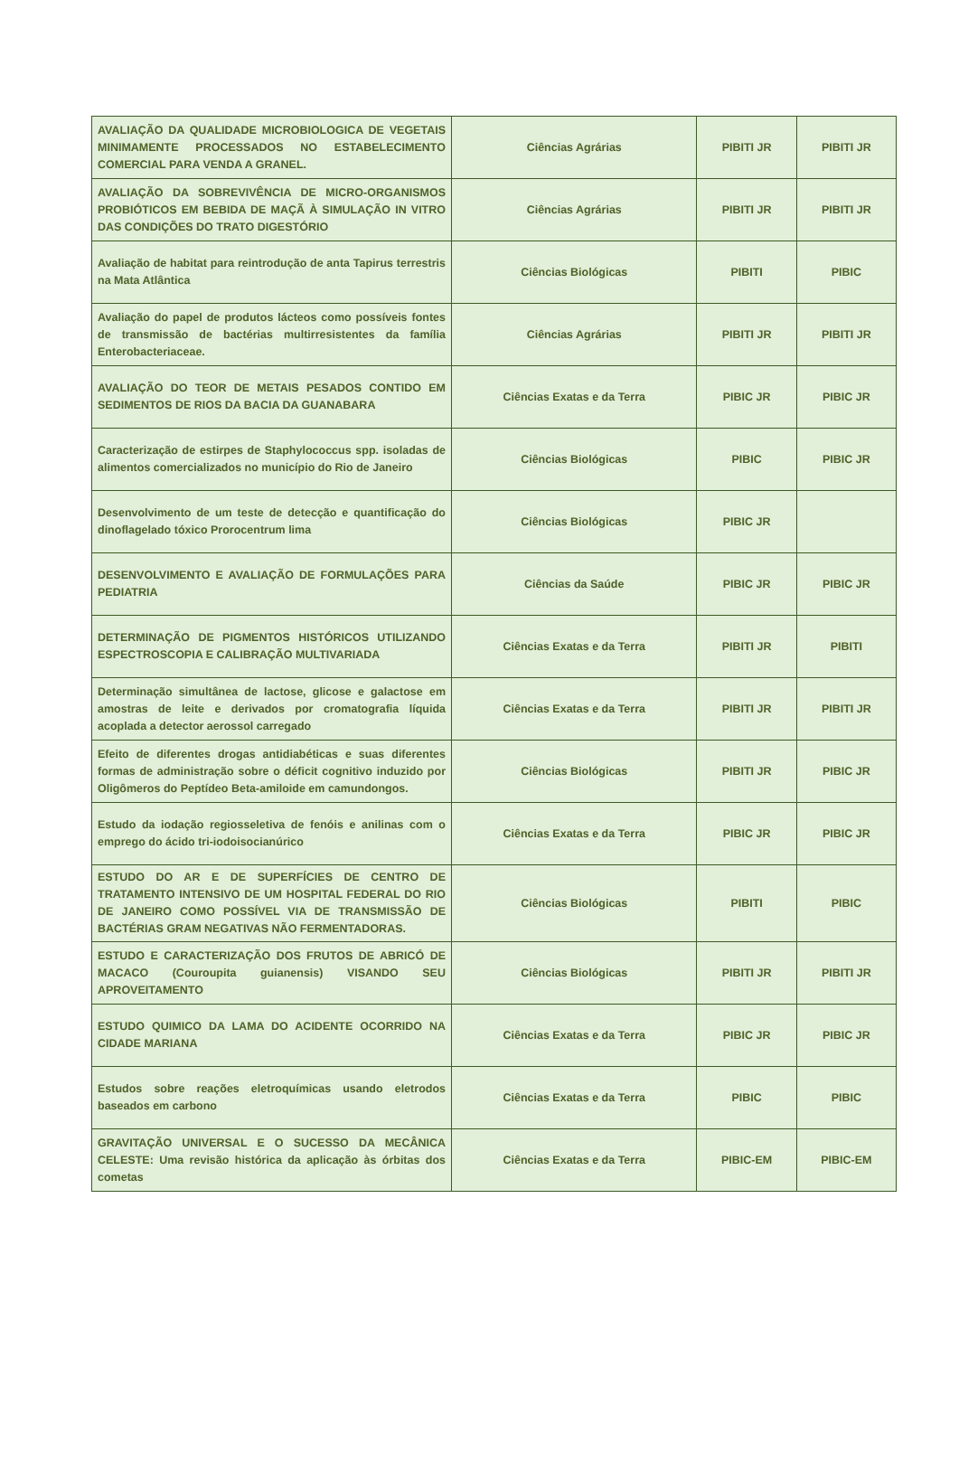| AVALIAÇÃO DA QUALIDADE MICROBIOLOGICA DE VEGETAIS MINIMAMENTE PROCESSADOS NO ESTABELECIMENTO COMERCIAL PARA VENDA A GRANEL. | Ciências Agrárias | PIBITI JR | PIBITI JR |
| AVALIAÇÃO DA SOBREVIVÊNCIA DE MICRO-ORGANISMOS PROBIÓTICOS EM BEBIDA DE MAÇÃ À SIMULAÇÃO IN VITRO DAS CONDIÇÕES DO TRATO DIGESTÓRIO | Ciências Agrárias | PIBITI JR | PIBITI JR |
| Avaliação de habitat para reintrodução de anta Tapirus terrestris na Mata Atlântica | Ciências Biológicas | PIBITI | PIBIC |
| Avaliação do papel de produtos lácteos como possíveis fontes de transmissão de bactérias multirresistentes da família Enterobacteriaceae. | Ciências Agrárias | PIBITI JR | PIBITI JR |
| AVALIAÇÃO DO TEOR DE METAIS PESADOS CONTIDO EM SEDIMENTOS DE RIOS DA BACIA DA GUANABARA | Ciências Exatas e da Terra | PIBIC JR | PIBIC JR |
| Caracterização de estirpes de Staphylococcus spp. isoladas de alimentos comercializados no município do Rio de Janeiro | Ciências Biológicas | PIBIC | PIBIC JR |
| Desenvolvimento de um teste de detecção e quantificação do dinoflagelado tóxico Prorocentrum lima | Ciências Biológicas | PIBIC JR | |
| DESENVOLVIMENTO E AVALIAÇÃO DE FORMULAÇÕES PARA PEDIATRIA | Ciências da Saúde | PIBIC JR | PIBIC JR |
| DETERMINAÇÃO DE PIGMENTOS HISTÓRICOS UTILIZANDO ESPECTROSCOPIA E CALIBRAÇÃO MULTIVARIADA | Ciências Exatas e da Terra | PIBITI JR | PIBITI |
| Determinação simultânea de lactose, glicose e galactose em amostras de leite e derivados por cromatografia líquida acoplada a detector aerossol carregado | Ciências Exatas e da Terra | PIBITI JR | PIBITI JR |
| Efeito de diferentes drogas antidiabéticas e suas diferentes formas de administração sobre o déficit cognitivo induzido por Oligômeros do Peptídeo Beta-amiloide em camundongos. | Ciências Biológicas | PIBITI JR | PIBIC JR |
| Estudo da iodação regiosseletiva de fenóis e anilinas com o emprego do ácido tri-iodoisocianúrico | Ciências Exatas e da Terra | PIBIC JR | PIBIC JR |
| ESTUDO DO AR E DE SUPERFÍCIES DE CENTRO DE TRATAMENTO INTENSIVO DE UM HOSPITAL FEDERAL DO RIO DE JANEIRO COMO POSSÍVEL VIA DE TRANSMISSÃO DE BACTÉRIAS GRAM NEGATIVAS NÃO FERMENTADORAS. | Ciências Biológicas | PIBITI | PIBIC |
| ESTUDO E CARACTERIZAÇÃO DOS FRUTOS DE ABRICÓ DE MACACO (Couroupita guianensis) VISANDO SEU APROVEITAMENTO | Ciências Biológicas | PIBITI JR | PIBITI JR |
| ESTUDO QUIMICO DA LAMA DO ACIDENTE OCORRIDO NA CIDADE MARIANA | Ciências Exatas e da Terra | PIBIC JR | PIBIC JR |
| Estudos sobre reações eletroquímicas usando eletrodos baseados em carbono | Ciências Exatas e da Terra | PIBIC | PIBIC |
| GRAVITAÇÃO UNIVERSAL E O SUCESSO DA MECÂNICA CELESTE: Uma revisão histórica da aplicação às órbitas dos cometas | Ciências Exatas e da Terra | PIBIC-EM | PIBIC-EM |